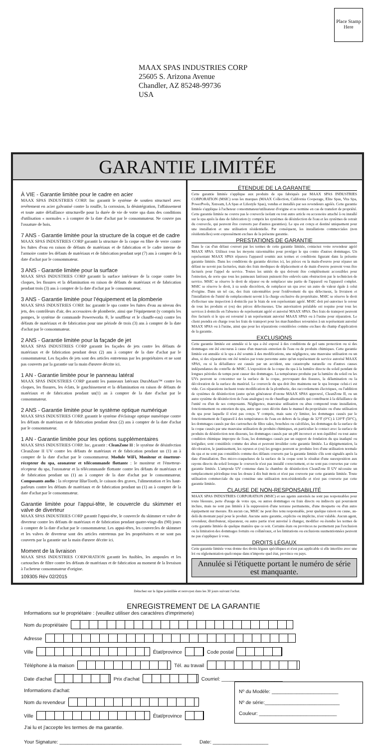Place Stamp Here
MAAX SPAS INDUSTRIES CORP
25605 S. Arizona Avenue
Chandler, AZ 85248-99736
USA
GARANTIE LIMITÉE
À VIE - Garantie limitée pour le cadre en acier
MAAX SPAS INDUSTRIES CORP. Inc garantit le système de soutien structurel avec revêtement en acier galvanisé contre la rouille, la corrosion, la désintégration, l'affaissement et toute autre défaillance structurelle pour la durée de vie de votre spa dans des conditions d'utilisation « normales » à compter de la date d'achat par le consommateur. Ne couvre pas l'ossature de bois.
7 ANS - Garantie limitée pour la structure de la coque et de cadre
MAAX SPAS INDUSTRIES CORP garantit la structure de la coque en fibre de verre contre les fuites d'eau en raison de défauts de matériaux et de fabrication et le cadre interne de l'armoire contre les défauts de matériaux et de fabrication pendant sept (7) ans à compter de la date d'achat par le consommateur.
3 ANS - Garantie limitée pour la surface
MAAX SPAS INDUSTRIES CORP garantit la surface intérieure de la coque contre les cloques, les fissures et la délamination en raison de défauts de matériaux et de fabrication pendant trois (3) ans à compter de la date d'achat par le consommateur.
3 ANS - Garantie limitée pour l'équipement et la plomberie
MAAX SPAS INDUSTRIES CORP. Inc garantit le spa contre les fuites d'eau au niveau des jets, des contrôleurs d'air, des accessoires de plomberie, ainsi que l'équipement (y compris les pompes, le système de commande Powerworks ®, le souffleur et le chauffe-eau) contre les défauts de matériaux et de fabrication pour une période de trois (3) ans à compter de la date d'achat par le consommateur.
2 ANS - Garantie limitée pour la façade de jet
MAAX SPAS INDUSTRIES CORP garantit les façades de jets contre les défauts de matériaux et de fabrication pendant deux (2) ans à compter de la date d'achat par le consommateur. Les façades de jets sont des articles entretenus par les propriétaires et ne sont pas couverts par la garantie sur la main d'œuvre décrite ici.
1 AN - Garantie limitée pour le panneau latéral
MAAX SPAS INDUSTRIES CORP garantit les panneaux latéraux DuraMaax™ contre les cloques, les fissures, les éclats, le gauchissement et la délamination en raison de défauts de matériaux et de fabrication pendant un(1) an à compter de la date d'achat par le consommateur.
2 ANS - Garantie limitée pour le système optique numérique
MAAX SPAS INDUSTRIES CORP. garantit le système d'éclairage optique numérique contre les défauts de matériaux et de fabrication pendant deux (2) ans à compter de la date d'achat par le consommateur.
1 AN - Garantie limitée pour les options supplémentaires
MAAX SPAS INDUSTRIES CORP. Inc. garantit : CleanZone II : le système de désinfection CleanZone II UV contre les défauts de matériaux et de fabrication pendant un (1) an à compter de la date d'achat par le consommateur. Module WiFi, Moniteur et émetteur-récepteur du spa, ozonateur et télécommande flottante : le moniteur et l'émetteur-récepteur du spa, l'ozonateur et la télécommande flottante contre les défauts de matériaux et de fabrication pendant un (1) an à compter de la date d'achat par le consommateur. Composants audio : la récepteur BlueTooth, le caisson des graves, l'alimentation et les haut-parleurs contre les défauts de matériaux et de fabrication pendant un (1) an à compter de la date d'achat par le consommateur.
Garantie limitée pour l'appui-tête, le couvercle du skimmer et valve de diverteur
MAAX SPAS INDUSTRIES CORP garantit l'appui-tête, le couvercle du skimmer et valve de diverteur contre les défauts de matériaux et de fabrication pendant quatre-vingt-dix (90) jours à compter de la date d'achat par le consommateur. Les appui-têtes, les couvercles de skimmer et les valves de diverteur sont des articles entretenus par les propriétaires et ne sont pas couverts par la garantie sur la main d'œuvre décrite ici.
Moment de la livraison
MAAX SPAS INDUSTRIES CORPORATION garantit les fusibles, les ampoules et les cartouches de filtre contre les défauts de matériaux et de fabrication au moment de la livraison à l'acheteur consommateur d'origine.
109305 Rév 02/2015
ÉTENDUE DE LA GARANTIE
Cette garantie limitée s'applique aux produits de spa fabriqués par MAAX SPAS INDUSTRIES CORPORATION (MSIC) sous les marques (MAAX Collection, California Cooperage, Elite Spas, Vita Spa, PowerPools, Xstream, LA Spas et Lifestyle Spas), vendus et installés par ses revendeurs agréés. Cette garantie limitée s'applique à l'acheteur consommateur/utilisateur d'origine et se termine en cas de transfert de propriété. Cette garantie limitée ne couvre pas le couvercle isolant ou tout autre article ou accessoire attaché à ou installé sur le spa après la date de fabrication (y compris les systèmes de désinfection de l'eau et les systèmes de retrait du couvercle, qui peuvent être couverts par d'autres garanties). Le spa est conçu et destiné uniquement pour une installation et une utilisation résidentielle. Par conséquent, les installations commerciales (non résidentielles) sont expressément exclues de la présente garantie.
PRESTATIONS DE GARANTIE
Dans le cas d'un défaut couvert par les termes de cette garantie limitée, contactez votre revendeur agréé MAAX SPAS. Utilisez tous les moyens raisonnables pour protéger le spa contre d'autres dommages. Un représentant MAAX SPAS réparera l'appareil soumis aux termes et conditions figurant dans la présente garantie limitée. Dans les conditions de garantie décrites ici, les pièces ou la main-d'œuvre pour réparer un défaut ne seront pas facturées, mais des frais modiques de déplacement et de main d'œuvre peuvent vous être facturés pour l'appel de service. Toutes les unités de spa doivent être complètement accessibles pour l'entretien, de sorte que tous les panneaux latéraux puissent être enlevés sans obstruction par le technicien de service. MSIC se réserve le droit de réparer ou de remplacer une partie de l'appareil ou l'appareil complet. MSIC se réserve le droit, à sa seule discrétion, de remplacer un spa avec un autre de valeur égale à celui d'origine. Dans un tel cas, des frais raisonnables pour l'enlèvement du spa défectueux, la livraison et l'installation de l'unité de remplacement seront à la charge exclusive du propriétaire. MSIC se réserve le droit d'effectuer une inspection à domicile par le biais de son représentant agréé. MSIC doit pré-autoriser le retour de tous les produits et (ou) des pièces défectueuses. Une autorisation préalable est requise pour tous les services à domicile en l'absence de représentant agréé et autorisé MAAX SPAS. Des frais de transport peuvent être facturés si le spa est retourné à un représentant autorisé MAAX SPAS ou à l'usine pour réparation. Le client prendra en charge tous les frais de transport pour les marchandises retournées à un représentant autorisé MAAX SPAS ou à l'usine, ainsi que pour les réparations considérées comme exclues du champ d'application de la garantie.
EXCLUSIONS
Cette garantie limitée est annulée si le spa a été exposé à des conditions de gel sans protection ou si des dommages ont été encourus à cause d'un mauvais entretien de l'eau ou de produits chimiques. Cette garantie limitée est annulée si le spa a été soumis à des modifications, une négligence, une mauvaise utilisation ou un abus, si des réparations ont été tentées par toute personne autre qu'un représentant de service autorisé MAAX SPAS, ou si la défaillance est causée par un accident, une catastrophe naturelle ou d'autres causes indépendantes du contrôle de MSIC. L'exposition de la coque du spa à la lumière directe du soleil pendant de longues périodes de temps peut causer des dommages. La température produite par la lumière du soleil ou les UVs peuvent se concentrer sur la surface de la coque, provoquant des fissures, la délamination ou la décoloration de la surface du matériel. Le couvercle du spa doit être maintenu sur le spa lorsque celui-ci est vide. Ces réparations incluent toute modification de la plomberie, des raccordements électriques, ou l'addition de systèmes de désinfection (autre qu'un générateur d'ozone MAAX SPAS approuvé, CleanZone II, ou un autre système de désinfection de l'eau analogue) ou de chauffage alternatifs qui contribuent à la défaillance de l'unité ou d'un de ses composants. Négligence, mauvaise utilisation ou abus comprend toute installation, fonctionnement ou entretien du spa, autre que ceux décrits dans le manuel du propriétaire ou d'une utilisation du spa pour laquelle il n'est pas conçu. Y compris, mais sans s'y limiter, les dommages causés par le fonctionnement de l'appareil à des températures de l'eau en dehors de la plage de 32°F (0°C) à 120°F (50°C), les dommages causés par des cartouches de filtre sales, bouchées ou calcifiées, les dommages de la surface de la coque causés par une mauvaise utilisation de produits chimiques, en particulier le contact avec la surface de produits de désinfection non dissouts, les dommages causés par un pH incorrect et non équilibré ou tout autre condition chimique impropre de l'eau, les dommages causés par un support de fondation du spa inadapté ou irrégulier, sont considérés comme des abus et peuvent invalider cette garantie limitée. La dépigmentation, la décoloration, le jaunissement, les rayures et (ou) les gouges peuvent se produire lors d'une utilisation normale du spa et ne sont pas considérés comme des défauts couverts par la garantie limitée s'ils sont signalés après la date d'installation. Des micro-craquelures de la surface de la coque sont le résultat d'une surexposition aux rayons directs du soleil lorsque le couvercle n'est pas installé correctement, et ne sont pas couvertes par cette garantie limitée. L'ampoule UV contenue dans la chambre de désinfection CleanZone II UV nécessite un remplacement périodique tous les douze à dix huit mois et n'est pas couverte par cette garantie limitée. Toute utilisation commerciale du spa constitue une utilisation non-résidentielle et n'est pas couverte par cette garantie limitée.
CLAUSE DE NON-RESPONSABILITÉ
MAAX SPAS INDUSTRIES CORPORATION (MSIC) et ses agents autorisés ne sont pas responsables pour toute blessure, perte d'usage de votre spa, ou autres dommages ou frais directs ou indirects qui pourraient inclure, mais ne sont pas limités à la suppression d'une terrasse permanente, d'une moquette ou d'un autre équipement sur mesure. En aucun cas, MSIC ne peut être tenu responsable, pour quelque raison ou cause, au-delà du montant payé pour le produit. Aucune autre garantie, explicite ou implicite, n'est valable. Aucun agent, revendeur, distributeur, réparateur, ou autre partie n'est autorisé à changer, modifier ou étendre les termes de cette garantie limitée de quelque manière que ce soit. Certains états ou provinces ne permettent pas l'exclusion ou la limitation des dommages fortuits ou collatéraux, et les limitations ou exclusions susmentionnées peuvent ne pas s'appliquer à vous.
DROITS LÉGAUX
Cette garantie limitée vous donne des droits légaux spécifiques et n'est pas applicable si elle interfère avec une loi ou réglementation quelconque dans n'importe quel état, province ou pays.
Annulée si l'étiquette portant le numéro de série est manquante.
Détachez sur la ligne pointillée et renvoyez dans les 30 jours suivant l'achat.
ENREGISTREMENT DE LA GARANTIE
Informations sur le propriétaire : (veuillez utiliser des caractéres d'imprimerie)
Nom du propriétaire
Adresse
Ville État/province Code postal
Téléphone à la maison Tél. au travail
Date d'achat Prix d'achat Courriel: ______________________
Informations d'achat:
Nom du revendeur
Ville État/province
J'ai lu et j'accepte les termes de ma garantie.
Your Signature: ____________________________________________ Date: ____________________
Nº du Modéle: ________________________
Nº de série:___________________________
Couleur: ____________________________